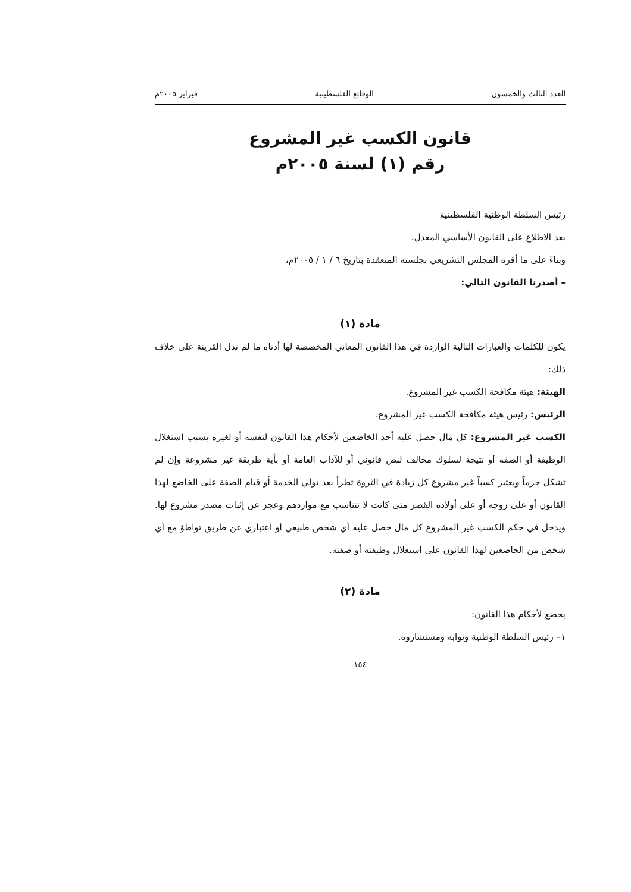العدد الثالث والخمسون الوقائع الفلسطينية فبراير ٢٠٠٥م
قانون الكسب غير المشروع
رقم (١) لسنة ٢٠٠٥م
رئيس السلطة الوطنية الفلسطينية
بعد الاطلاع على القانون الأساسي المعدل،
وبناءً على ما أقره المجلس التشريعي بجلسته المنعقدة بتاريخ ٦ / ١ / ٢٠٠٥م،
– أصدرنا القانون التالي:
مادة (١)
يكون للكلمات والعبارات التالية الواردة في هذا القانون المعاني المخصصة لها أدناه ما لم تدل القرينة على خلاف ذلك:
الهيئة: هيئة مكافحة الكسب غير المشروع.
الرئيس: رئيس هيئة مكافحة الكسب غير المشروع.
الكسب غير المشروع: كل مال حصل عليه أحد الخاضعين لأحكام هذا القانون لنفسه أو لغيره بسبب استغلال الوظيفة أو الصفة أو نتيجة لسلوك مخالف لنص قانوني أو للآداب العامة أو بأية طريقة غير مشروعة وإن لم تشكل جرماً ويعتبر كسباً غير مشروع كل زيادة في الثروة تطرأ بعد تولي الخدمة أو قيام الصفة على الخاضع لهذا القانون أو على زوجه أو على أولاده القصر متى كانت لا تتناسب مع مواردهم وعجز عن إثبات مصدر مشروع لها. ويدخل في حكم الكسب غير المشروع كل مال حصل عليه أي شخص طبيعي أو اعتباري عن طريق تواطؤ مع أي شخص من الخاضعين لهذا القانون على استغلال وظيفته أو صفته.
مادة (٢)
يخضع لأحكام هذا القانون:
١– رئيس السلطة الوطنية ونوابه ومستشاروه.
–١٥٤–